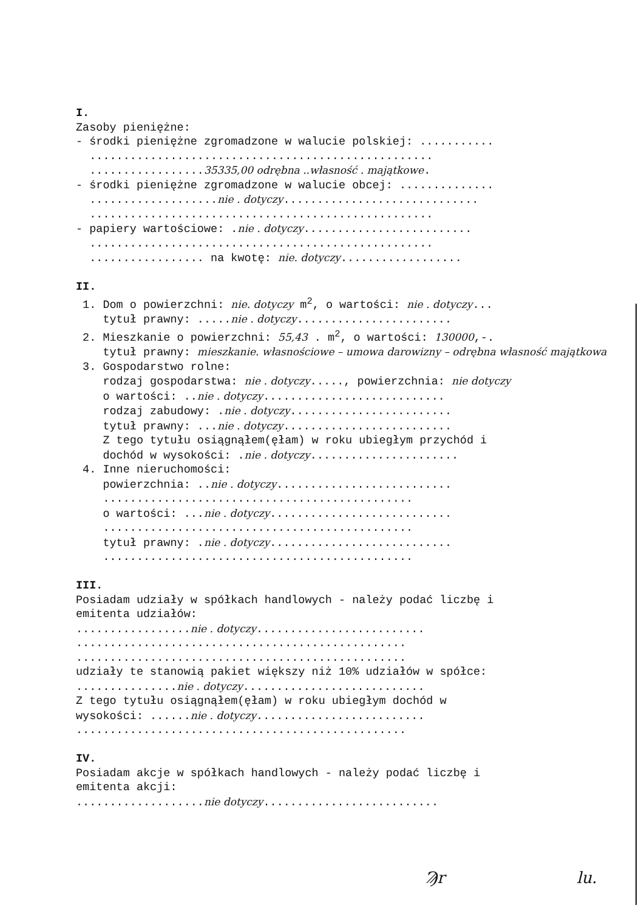I. Zasoby pieniężne: - środki pieniężne zgromadzone w walucie polskiej: ........... ................................................... .................35335,00 odrębna ..własność . majątkowe. - środki pieniężne zgromadzone w walucie obcej: .............. ...................nie . dotyczy............................. ................................................... - papiery wartościowe: .nie . dotyczy......................... ................................................... ................. na kwotę: nie. dotyczy.................. II. 1. Dom o powierzchni: nie. dotyczy m<sup>2</sup>, o wartości: nie . dotyczy... tytuł prawny: .....nie . dotyczy....................... 2. Mieszkanie o powierzchni: 55,43 . m<sup>2</sup>, o wartości: 130000,-. tytuł prawny: mieszkanie. własnościowe – umowa darowizny – odrębna własność majątkowa 3. Gospodarstwo rolne: rodzaj gospodarstwa: nie . dotyczy....., powierzchnia: nie dotyczy o wartości: ..nie . dotyczy........................... rodzaj zabudowy: .nie . dotyczy........................ tytuł prawny: ...nie . dotyczy......................... Z tego tytułu osiągnąłem(ęłam) w roku ubiegłym przychód i dochód w wysokości: .nie . dotyczy...................... 4. Inne nieruchomości: powierzchnia: ..nie . dotyczy.......................... .............................................. o wartości: ...nie . dotyczy........................... .............................................. tytuł prawny: .nie . dotyczy........................... .............................................. III. Posiadam udziały w spółkach handlowych - należy podać liczbę i emitenta udziałów: .................nie . dotyczy......................... ................................................. ................................................. udziały te stanowią pakiet większy niż 10% udziałów w spółce: ...............nie . dotyczy........................... Z tego tytułu osiągnąłem(ęłam) w roku ubiegłym dochód w wysokości: ......nie . dotyczy......................... ................................................. IV. Posiadam akcje w spółkach handlowych - należy podać liczbę i emitenta akcji: ...................nie dotyczy..........................
Ϡr lu.